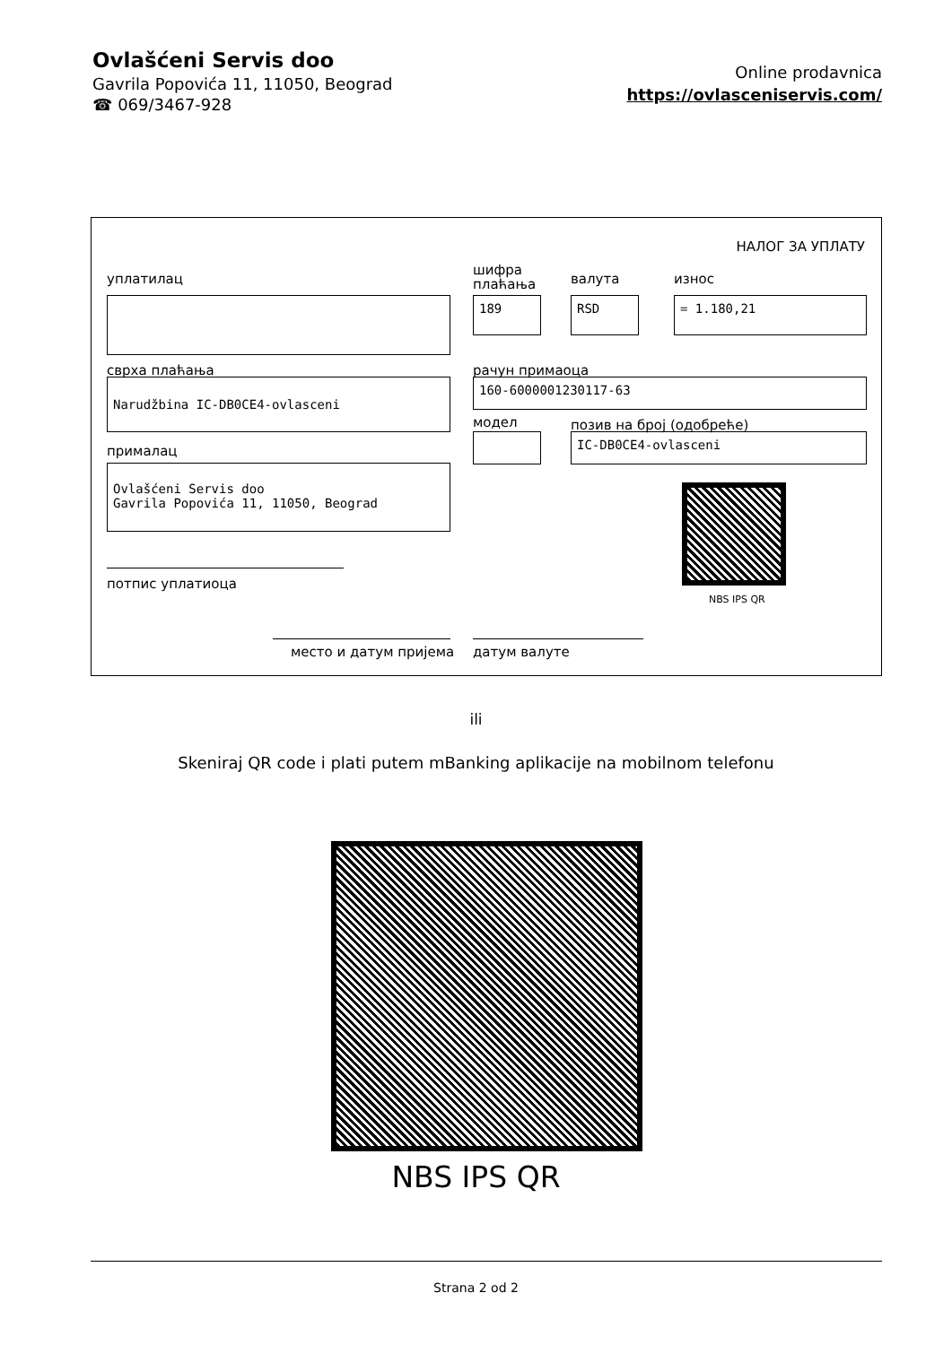Ovlašćeni Servis doo
Gavrila Popovića 11, 11050, Beograd
☎ 069/3467-928
Online prodavnica
https://ovlasceniservis.com/
НАЛОГ ЗА УПЛАТУ
уплатилац
шифра
плаћања
валута износ
189 RSD = 1.180,21
сврха плаћања рачун примаоца
Narudžbina IC-DB0CE4-ovlasceni 160-6000001230117-63
модел позив на број (одобреће)
IC-DB0CE4-ovlasceni
прималац
Ovlašćeni Servis doo
Gavrila Popovića 11, 11050, Beograd
NBS IPS QR
потпис уплатиоца
место и датум пријема датум валуте
ili
Skeniraj QR code i plati putem mBanking aplikacije na mobilnom telefonu
NBS IPS QR
Strana 2 od 2